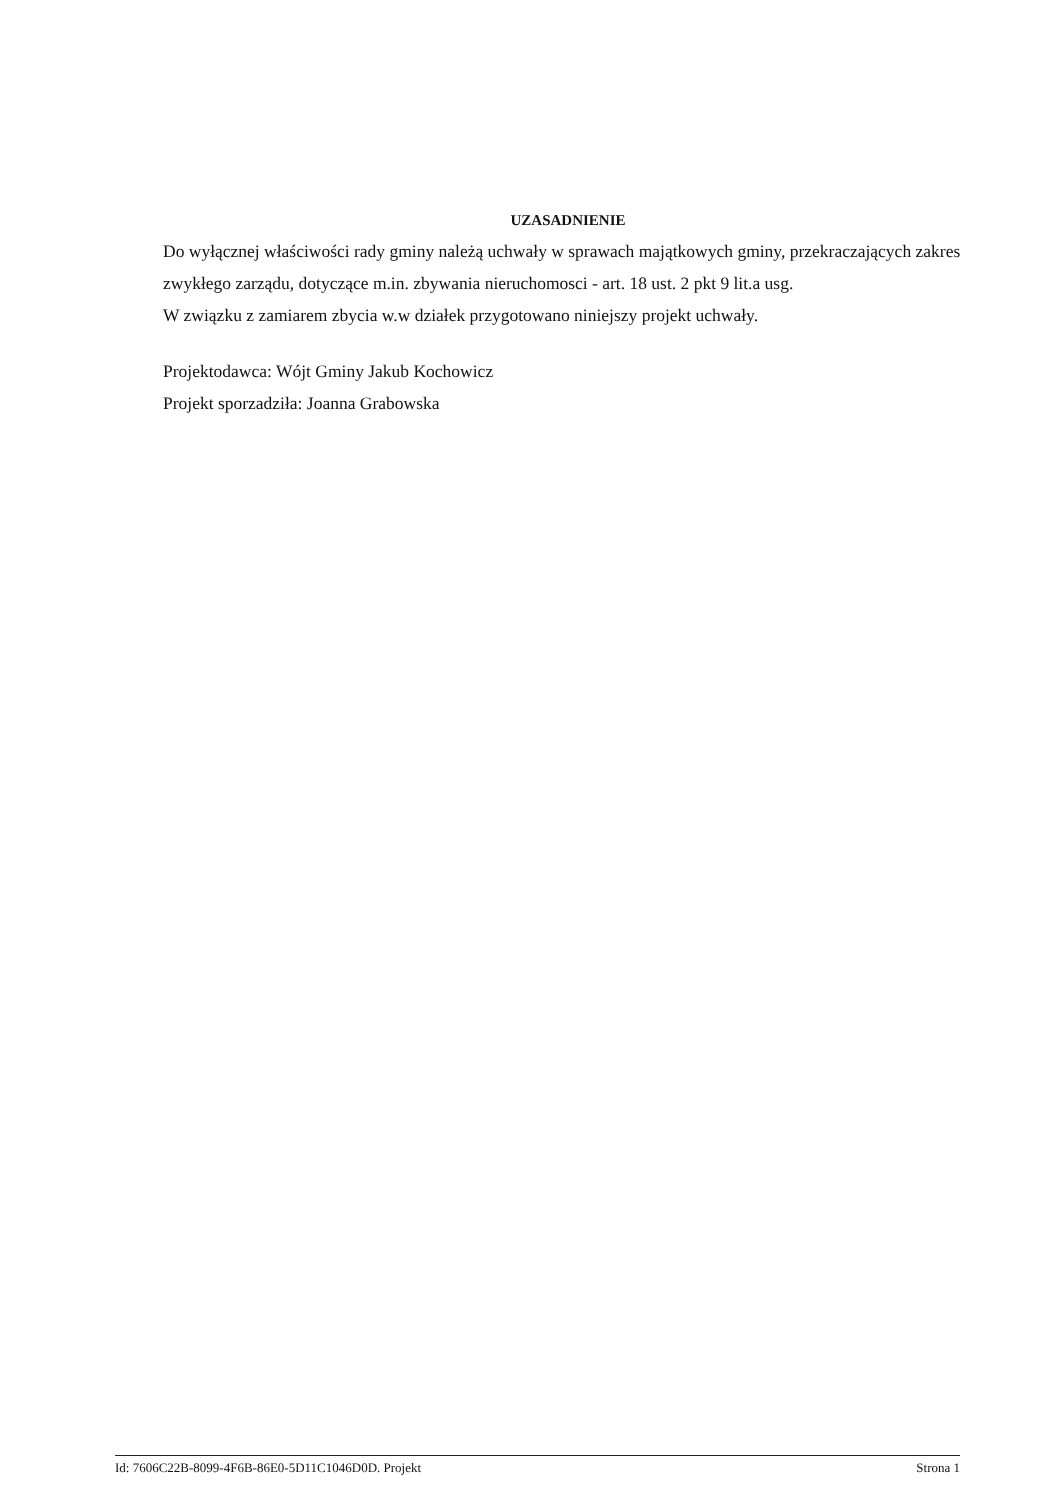UZASADNIENIE
Do wyłącznej właściwości rady gminy należą uchwały w sprawach majątkowych gminy, przekraczających zakres zwykłego zarządu, dotyczące m.in. zbywania nieruchomosci - art. 18 ust. 2 pkt 9 lit.a usg.
W związku z zamiarem zbycia w.w działek przygotowano niniejszy projekt uchwały.
Projektodawca: Wójt Gminy Jakub Kochowicz
Projekt sporzadziła: Joanna Grabowska
Id: 7606C22B-8099-4F6B-86E0-5D11C1046D0D. Projekt Strona 1